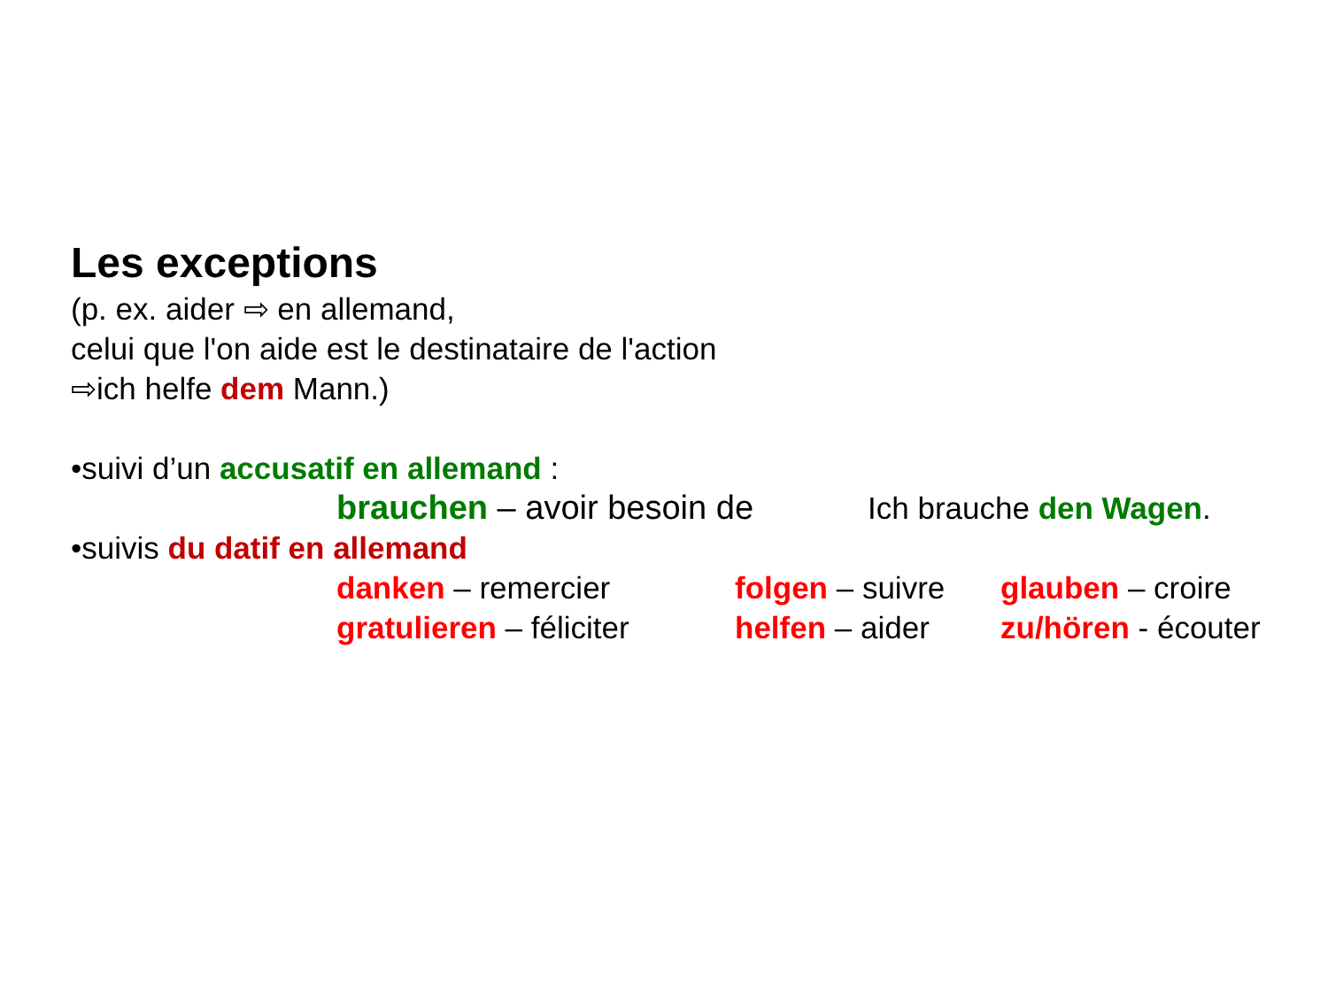Les exceptions
(p. ex. aider ⇨ en allemand,
celui que l'on aide est le destinataire de l'action
⇨ich helfe dem Mann.)
•suivi d’un accusatif en allemand :
brauchen – avoir besoin de Ich brauche den Wagen.
•suivis du datif en allemand
danken – remercier folgen – suivre glauben – croire
gratulieren – féliciter helfen – aider zu/hören - écouter